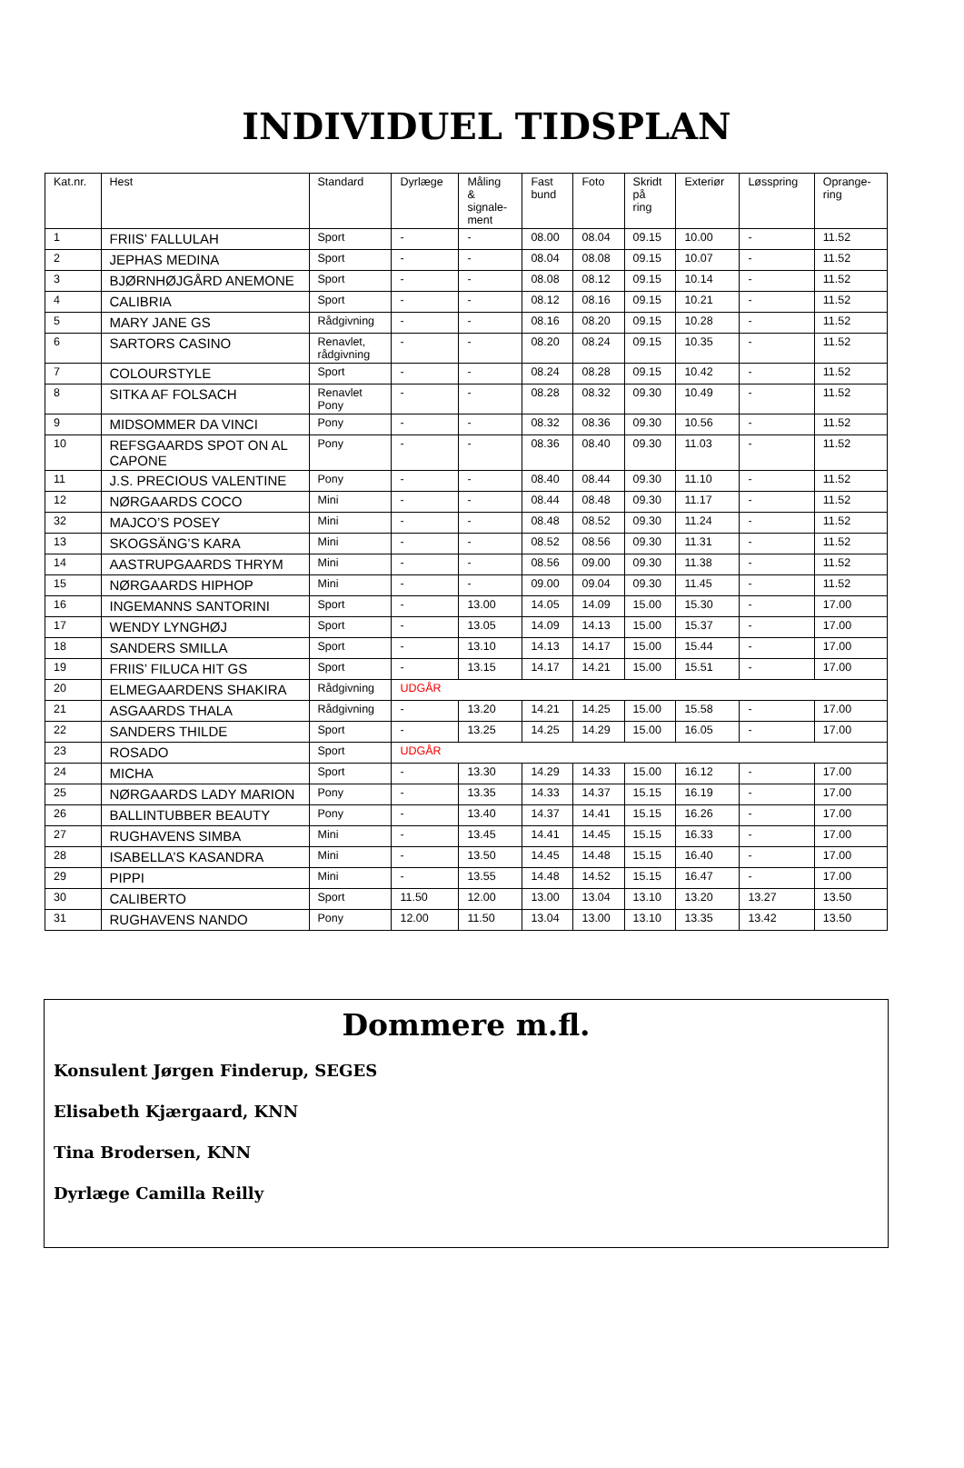INDIVIDUEL TIDSPLAN
| Kat.nr. | Hest | Standard | Dyrlæge | Måling & signale- ment | Fast bund | Foto | Skridt på ring | Exteriør | Løsspring | Oprange- ring |
| --- | --- | --- | --- | --- | --- | --- | --- | --- | --- | --- |
| 1 | FRIIS’ FALLULAH | Sport | - | - | 08.00 | 08.04 | 09.15 | 10.00 | - | 11.52 |
| 2 | JEPHAS MEDINA | Sport | - | - | 08.04 | 08.08 | 09.15 | 10.07 | - | 11.52 |
| 3 | BJØRNHØJGÅRD ANEMONE | Sport | - | - | 08.08 | 08.12 | 09.15 | 10.14 | - | 11.52 |
| 4 | CALIBRIA | Sport | - | - | 08.12 | 08.16 | 09.15 | 10.21 | - | 11.52 |
| 5 | MARY JANE GS | Rådgivning | - | - | 08.16 | 08.20 | 09.15 | 10.28 | - | 11.52 |
| 6 | SARTORS CASINO | Renavlet, rådgivning | - | - | 08.20 | 08.24 | 09.15 | 10.35 | - | 11.52 |
| 7 | COLOURSTYLE | Sport | - | - | 08.24 | 08.28 | 09.15 | 10.42 | - | 11.52 |
| 8 | SITKA AF FOLSACH | Renavlet Pony | - | - | 08.28 | 08.32 | 09.30 | 10.49 | - | 11.52 |
| 9 | MIDSOMMER DA VINCI | Pony | - | - | 08.32 | 08.36 | 09.30 | 10.56 | - | 11.52 |
| 10 | REFSGAARDS SPOT ON AL CAPONE | Pony | - | - | 08.36 | 08.40 | 09.30 | 11.03 | - | 11.52 |
| 11 | J.S. PRECIOUS VALENTINE | Pony | - | - | 08.40 | 08.44 | 09.30 | 11.10 | - | 11.52 |
| 12 | NØRGAARDS COCO | Mini | - | - | 08.44 | 08.48 | 09.30 | 11.17 | - | 11.52 |
| 32 | MAJCO’S POSEY | Mini | - | - | 08.48 | 08.52 | 09.30 | 11.24 | - | 11.52 |
| 13 | SKOGSÄNG’S KARA | Mini | - | - | 08.52 | 08.56 | 09.30 | 11.31 | - | 11.52 |
| 14 | AASTRUPGAARDS THRYM | Mini | - | - | 08.56 | 09.00 | 09.30 | 11.38 | - | 11.52 |
| 15 | NØRGAARDS HIPHOP | Mini | - | - | 09.00 | 09.04 | 09.30 | 11.45 | - | 11.52 |
| 16 | INGEMANNS SANTORINI | Sport | - | 13.00 | 14.05 | 14.09 | 15.00 | 15.30 | - | 17.00 |
| 17 | WENDY LYNGHØJ | Sport | - | 13.05 | 14.09 | 14.13 | 15.00 | 15.37 | - | 17.00 |
| 18 | SANDERS SMILLA | Sport | - | 13.10 | 14.13 | 14.17 | 15.00 | 15.44 | - | 17.00 |
| 19 | FRIIS’ FILUCA HIT GS | Sport | - | 13.15 | 14.17 | 14.21 | 15.00 | 15.51 | - | 17.00 |
| 20 | ELMEGAARDENS SHAKIRA | Rådgivning | UDGÅR | | | | | | | |
| 21 | ASGAARDS THALA | Rådgivning | - | 13.20 | 14.21 | 14.25 | 15.00 | 15.58 | - | 17.00 |
| 22 | SANDERS THILDE | Sport | - | 13.25 | 14.25 | 14.29 | 15.00 | 16.05 | - | 17.00 |
| 23 | ROSADO | Sport | UDGÅR | | | | | | | |
| 24 | MICHA | Sport | - | 13.30 | 14.29 | 14.33 | 15.00 | 16.12 | - | 17.00 |
| 25 | NØRGAARDS LADY MARION | Pony | - | 13.35 | 14.33 | 14.37 | 15.15 | 16.19 | - | 17.00 |
| 26 | BALLINTUBBER BEAUTY | Pony | - | 13.40 | 14.37 | 14.41 | 15.15 | 16.26 | - | 17.00 |
| 27 | RUGHAVENS SIMBA | Mini | - | 13.45 | 14.41 | 14.45 | 15.15 | 16.33 | - | 17.00 |
| 28 | ISABELLA’S KASANDRA | Mini | - | 13.50 | 14.45 | 14.48 | 15.15 | 16.40 | - | 17.00 |
| 29 | PIPPI | Mini | - | 13.55 | 14.48 | 14.52 | 15.15 | 16.47 | - | 17.00 |
| 30 | CALIBERTO | Sport | 11.50 | 12.00 | 13.00 | 13.04 | 13.10 | 13.20 | 13.27 | 13.50 |
| 31 | RUGHAVENS NANDO | Pony | 12.00 | 11.50 | 13.04 | 13.00 | 13.10 | 13.35 | 13.42 | 13.50 |
Dommere m.fl.
Konsulent Jørgen Finderup, SEGES
Elisabeth Kjærgaard, KNN
Tina Brodersen, KNN
Dyrlæge Camilla Reilly